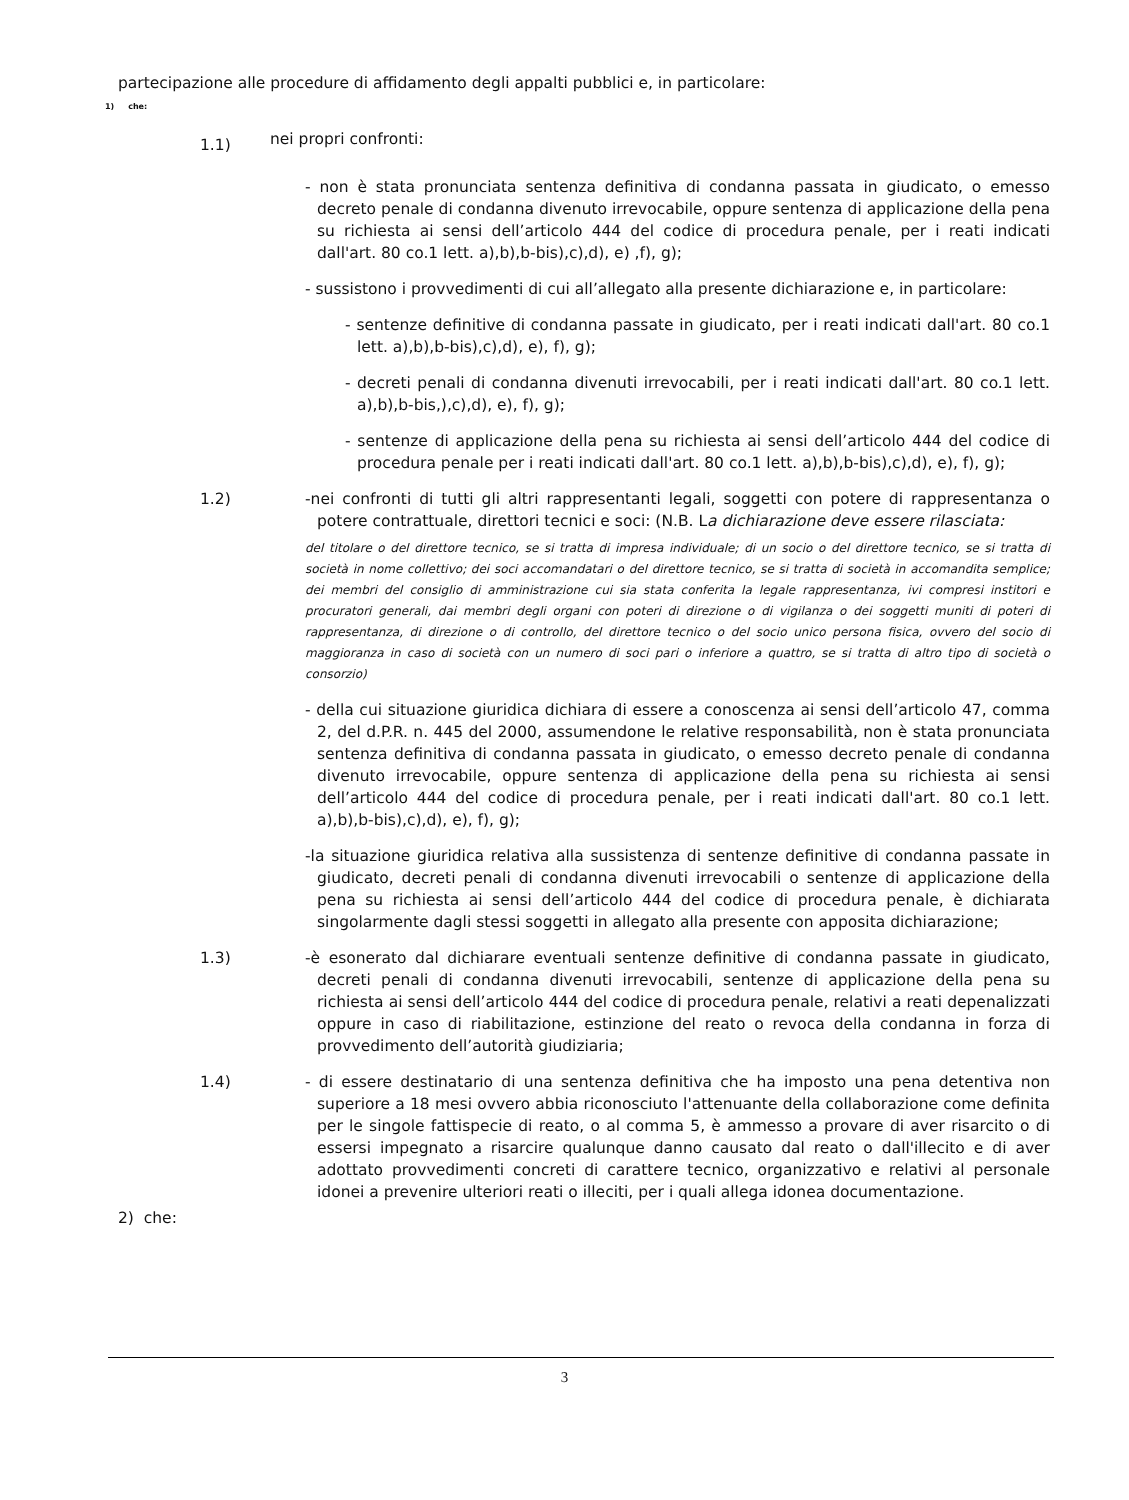partecipazione alle procedure di affidamento degli appalti pubblici e, in particolare:
1) che:
1.1)
nei propri confronti:
- non è stata pronunciata sentenza definitiva di condanna passata in giudicato, o emesso decreto penale di condanna divenuto irrevocabile, oppure sentenza di applicazione della pena su richiesta ai sensi dell’articolo 444 del codice di procedura penale, per i reati indicati dall'art. 80 co.1 lett. a),b),b-bis),c),d), e) ,f), g);
- sussistono i provvedimenti di cui all’allegato alla presente dichiarazione e, in particolare:
- sentenze definitive di condanna passate in giudicato, per i reati indicati dall'art. 80 co.1 lett. a),b),b-bis),c),d), e), f), g);
- decreti penali di condanna divenuti irrevocabili, per i reati indicati dall'art. 80 co.1 lett. a),b),b-bis,),c),d), e), f), g);
- sentenze di applicazione della pena su richiesta ai sensi dell’articolo 444 del codice di procedura penale per i reati indicati dall'art. 80 co.1 lett. a),b),b-bis),c),d), e), f), g);
1.2) -nei confronti di tutti gli altri rappresentanti legali, soggetti con potere di rappresentanza o potere contrattuale, direttori tecnici e soci: (N.B. La dichiarazione deve essere rilasciata:
del titolare o del direttore tecnico, se si tratta di impresa individuale; di un socio o del direttore tecnico, se si tratta di società in nome collettivo; dei soci accomandatari o del direttore tecnico, se si tratta di società in accomandita semplice; dei membri del consiglio di amministrazione cui sia stata conferita la legale rappresentanza, ivi compresi institori e procuratori generali, dai membri degli organi con poteri di direzione o di vigilanza o dei soggetti muniti di poteri di rappresentanza, di direzione o di controllo, del direttore tecnico o del socio unico persona fisica, ovvero del socio di maggioranza in caso di società con un numero di soci pari o inferiore a quattro, se si tratta di altro tipo di società o consorzio)
- della cui situazione giuridica dichiara di essere a conoscenza ai sensi dell’articolo 47, comma 2, del d.P.R. n. 445 del 2000, assumendone le relative responsabilità, non è stata pronunciata sentenza definitiva di condanna passata in giudicato, o emesso decreto penale di condanna divenuto irrevocabile, oppure sentenza di applicazione della pena su richiesta ai sensi dell’articolo 444 del codice di procedura penale, per i reati indicati dall'art. 80 co.1 lett. a),b),b-bis),c),d), e), f), g);
-la situazione giuridica relativa alla sussistenza di sentenze definitive di condanna passate in giudicato, decreti penali di condanna divenuti irrevocabili o sentenze di applicazione della pena su richiesta ai sensi dell’articolo 444 del codice di procedura penale, è dichiarata singolarmente dagli stessi soggetti in allegato alla presente con apposita dichiarazione;
1.3) -è esonerato dal dichiarare eventuali sentenze definitive di condanna passate in giudicato, decreti penali di condanna divenuti irrevocabili, sentenze di applicazione della pena su richiesta ai sensi dell’articolo 444 del codice di procedura penale, relativi a reati depenalizzati oppure in caso di riabilitazione, estinzione del reato o revoca della condanna in forza di provvedimento dell’autorità giudiziaria;
1.4) - di essere destinatario di una sentenza definitiva che ha imposto una pena detentiva non superiore a 18 mesi ovvero abbia riconosciuto l'attenuante della collaborazione come definita per le singole fattispecie di reato, o al comma 5, è ammesso a provare di aver risarcito o di essersi impegnato a risarcire qualunque danno causato dal reato o dall'illecito e di aver adottato provvedimenti concreti di carattere tecnico, organizzativo e relativi al personale idonei a prevenire ulteriori reati o illeciti, per i quali allega idonea documentazione.
2) che:
3